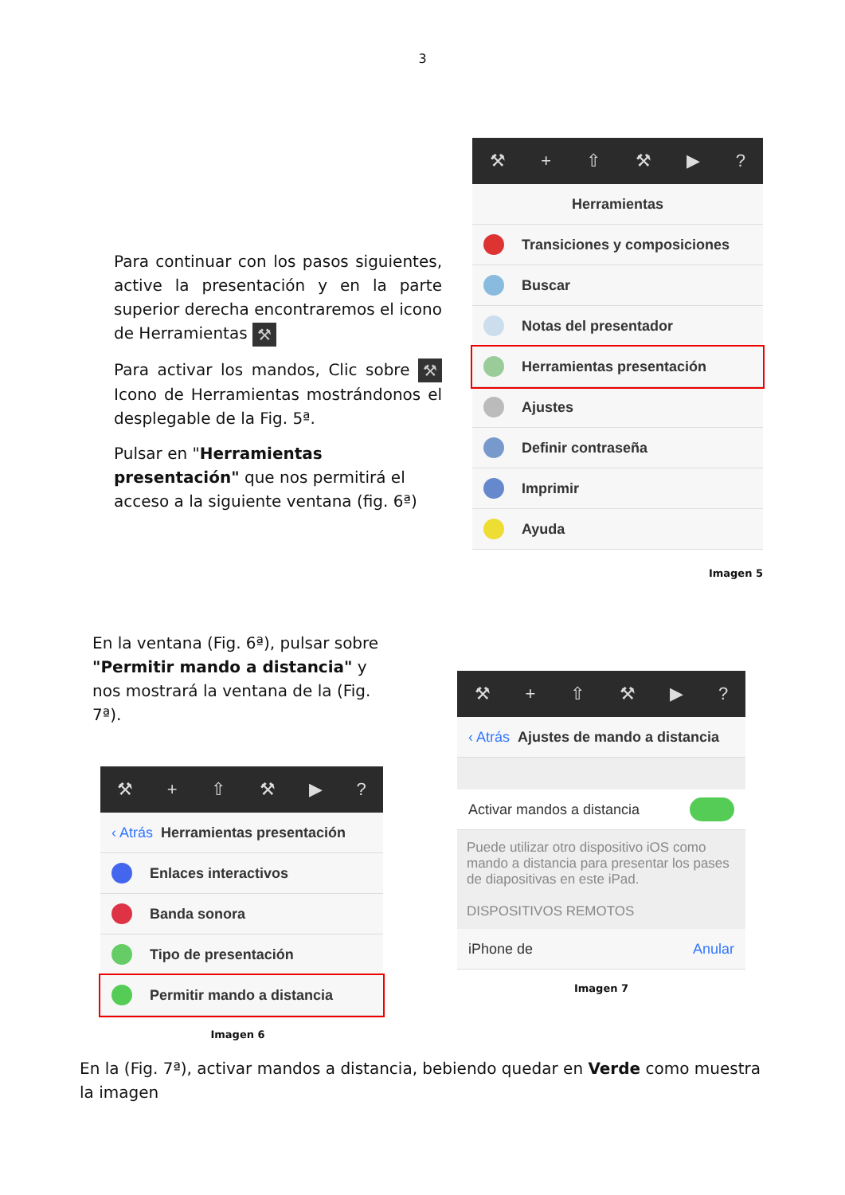3
Para continuar con los pasos siguientes, active la presentación y en la parte superior derecha encontraremos el icono de Herramientas ⚒
Para activar los mandos, Clic sobre ⚒ Icono de Herramientas mostrándonos el desplegable de la Fig. 5ª.
Pulsar en "Herramientas presentación" que nos permitirá el acceso a la siguiente ventana (fig. 6ª)
⚒ + ⇧ ⚒ ▶?
Herramientas
Transiciones y composiciones
Buscar
Notas del presentador
Herramientas presentación
Ajustes
Definir contraseña
Imprimir
Ayuda
Imagen 5
En la ventana (Fig. 6ª), pulsar sobre "Permitir mando a distancia" y nos mostrará la ventana de la (Fig. 7ª).
⚒ + ⇧ ⚒ ▶?
‹ Atrás Herramientas presentación
Enlaces interactivos
Banda sonora
Tipo de presentación
Permitir mando a distancia
Imagen 6
⚒ + ⇧ ⚒ ▶?
‹ Atrás Ajustes de mando a distancia
Activar mandos a distancia
Puede utilizar otro dispositivo iOS como mando a distancia para presentar los pases de diapositivas en este iPad.
DISPOSITIVOS REMOTOS
iPhone de Anular
Imagen 7
En la (Fig. 7ª), activar mandos a distancia, bebiendo quedar en Verde como muestra la imagen